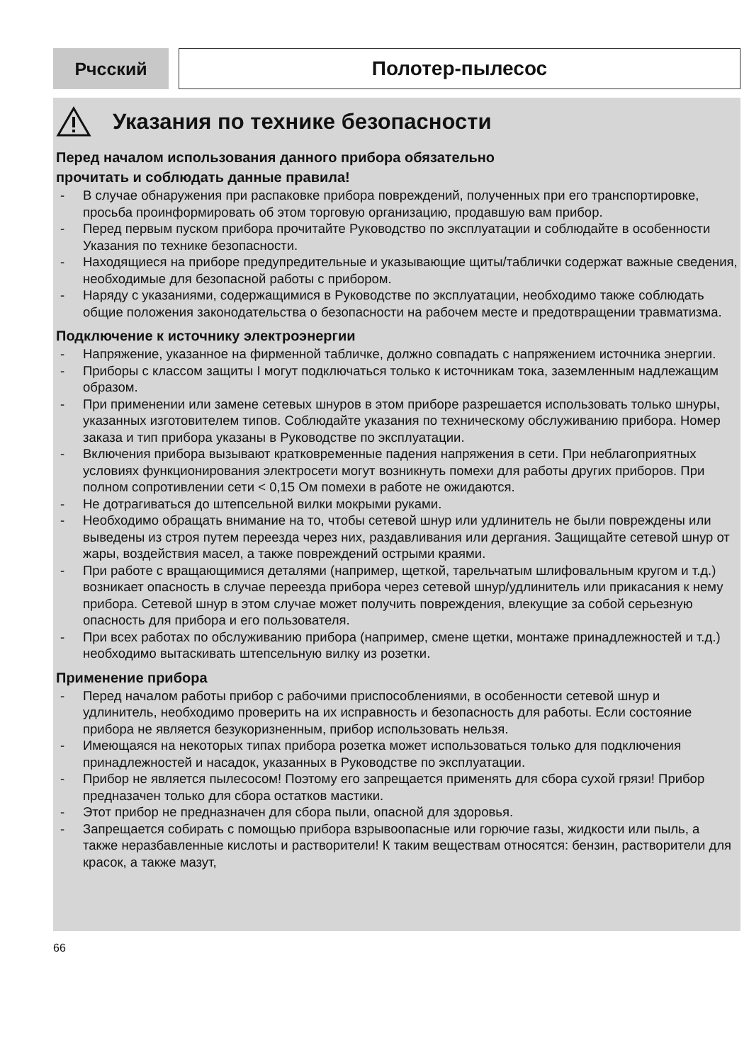Рчсский Полотер-пылесос
Указания по технике безопасности
Перед началом использования данного прибора обязательно
прочитать и соблюдать данные правила!
- В случае обнаружения при распаковке прибора повреждений, полученных при его транспортировке, просьба проинформировать об этом торговую организацию, продавшую вам прибор.
- Перед первым пуском прибора прочитайте Руководство по эксплуатации и соблюдайте в особенности Указания по технике безопасности.
- Находящиеся на приборе предупредительные и указывающие щиты/таблички содержат важные сведения, необходимые для безопасной работы с прибором.
- Наряду с указаниями, содержащимися в Руководстве по эксплуатации, необходимо также соблюдать общие положения законодательства о безопасности на рабочем месте и предотвращении травматизма.
Подключение к источнику электроэнергии
- Напряжение, указанное на фирменной табличке, должно совпадать с напряжением источника энергии.
- Приборы с классом защиты I могут подключаться только к источникам тока, заземленным надлежащим образом.
- При применении или замене сетевых шнуров в этом приборе разрешается использовать только шнуры, указанных изготовителем типов. Соблюдайте указания по техническому обслуживанию прибора. Номер заказа и тип прибора указаны в Руководстве по эксплуатации.
- Включения прибора вызывают кратковременные падения напряжения в сети. При неблагоприятных условиях функционирования электросети могут возникнуть помехи для работы других приборов. При полном сопротивлении сети < 0,15 Ом помехи в работе не ожидаются.
- Не дотрагиваться до штепсельной вилки мокрыми руками.
- Необходимо обращать внимание на то, чтобы сетевой шнур или удлинитель не были повреждены или выведены из строя путем переезда через них, раздавливания или дергания. Защищайте сетевой шнур от жары, воздействия масел, а также повреждений острыми краями.
- При работе с вращающимися деталями (например, щеткой, тарельчатым шлифовальным кругом и т.д.) возникает опасность в случае переезда прибора через сетевой шнур/удлинитель или прикасания к нему прибора. Сетевой шнур в этом случае может получить повреждения, влекущие за собой серьезную опасность для прибора и его пользователя.
- При всех работах по обслуживанию прибора (например, смене щетки, монтаже принадлежностей и т.д.) необходимо вытаскивать штепсельную вилку из розетки.
Применение прибора
- Перед началом работы прибор с рабочими приспособлениями, в особенности сетевой шнур и удлинитель, необходимо проверить на их исправность и безопасность для работы. Если состояние прибора не является безукоризненным, прибор использовать нельзя.
- Имеющаяся на некоторых типах прибора розетка может использоваться только для подключения принадлежностей и насадок, указанных в Руководстве по эксплуатации.
- Прибор не является пылесосом! Поэтому его запрещается применять для сбора сухой грязи! Прибор предназачен только для сбора остатков мастики.
- Этот прибор не предназначен для сбора пыли, опасной для здоровья.
- Запрещается собирать с помощью прибора взрывоопасные или горючие газы, жидкости или пыль, а также неразбавленные кислоты и растворители! К таким веществам относятся: бензин, растворители для красок, а также мазут,
66